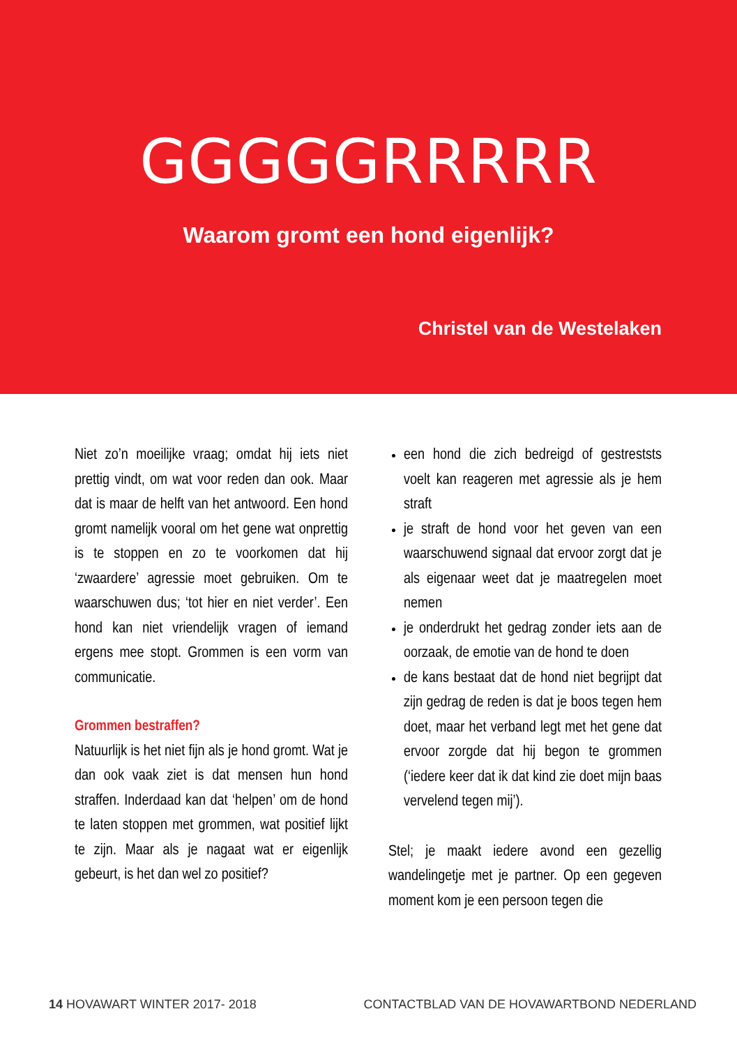GGGGGRRRRR
Waarom gromt een hond eigenlijk?
Christel van de Westelaken
Niet zo’n moeilijke vraag; omdat hij iets niet prettig vindt, om wat voor reden dan ook. Maar dat is maar de helft van het antwoord. Een hond gromt namelijk vooral om het gene wat onprettig is te stoppen en zo te voorkomen dat hij ‘zwaardere’ agressie moet gebruiken. Om te waarschuwen dus; ‘tot hier en niet verder’. Een hond kan niet vriendelijk vragen of iemand ergens mee stopt. Grommen is een vorm van communicatie.
Grommen bestraffen?
Natuurlijk is het niet fijn als je hond gromt. Wat je dan ook vaak ziet is dat mensen hun hond straffen. Inderdaad kan dat ‘helpen’ om de hond te laten stoppen met grommen, wat positief lijkt te zijn. Maar als je nagaat wat er eigenlijk gebeurt, is het dan wel zo positief?
een hond die zich bedreigd of gestreststs voelt kan reageren met agressie als je hem straft
je straft de hond voor het geven van een waarschuwend signaal dat ervoor zorgt dat je als eigenaar weet dat je maatregelen moet nemen
je onderdrukt het gedrag zonder iets aan de oorzaak, de emotie van de hond te doen
de kans bestaat dat de hond niet begrijpt dat zijn gedrag de reden is dat je boos tegen hem doet, maar het verband legt met het gene dat ervoor zorgde dat hij begon te grommen (‘iedere keer dat ik dat kind zie doet mijn baas vervelend tegen mij’).
Stel; je maakt iedere avond een gezellig wandelingetje met je partner. Op een gegeven moment kom je een persoon tegen die
14 HOVAWART WINTER 2017- 2018 CONTACTBLAD VAN DE HOVAWARTBOND NEDERLAND